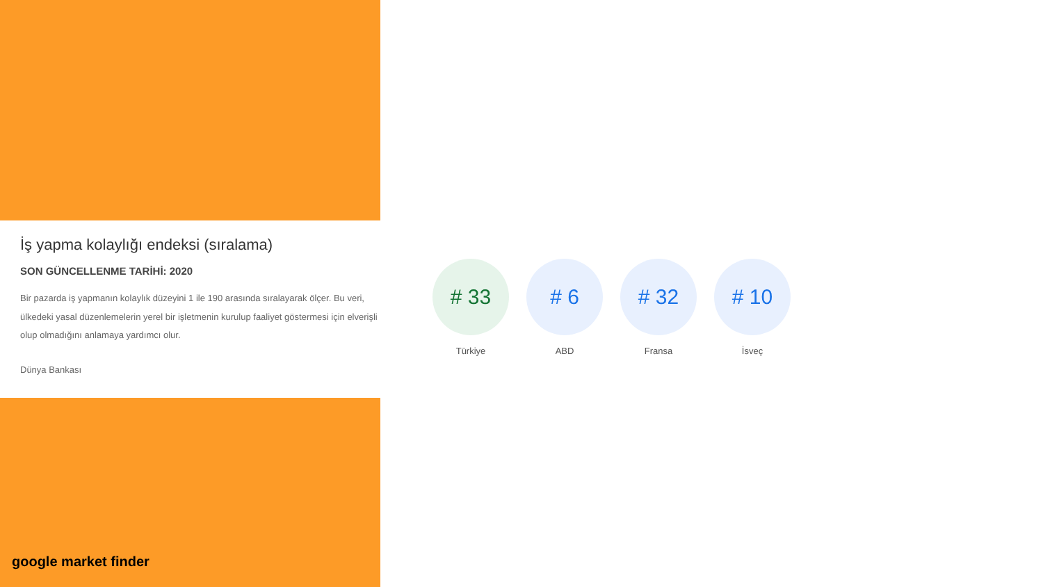İş yapma kolaylığı endeksi (sıralama)
SON GÜNCELLENME TARİHİ: 2020
Bir pazarda iş yapmanın kolaylık düzeyini 1 ile 190 arasında sıralayarak ölçer. Bu veri, ülkedeki yasal düzenlemelerin yerel bir işletmenin kurulup faaliyet göstermesi için elverişli olup olmadığını anlamaya yardımcı olur.
Dünya Bankası
# 33
Türkiye
# 6
ABD
# 32
Fransa
# 10
İsveç
google market finder